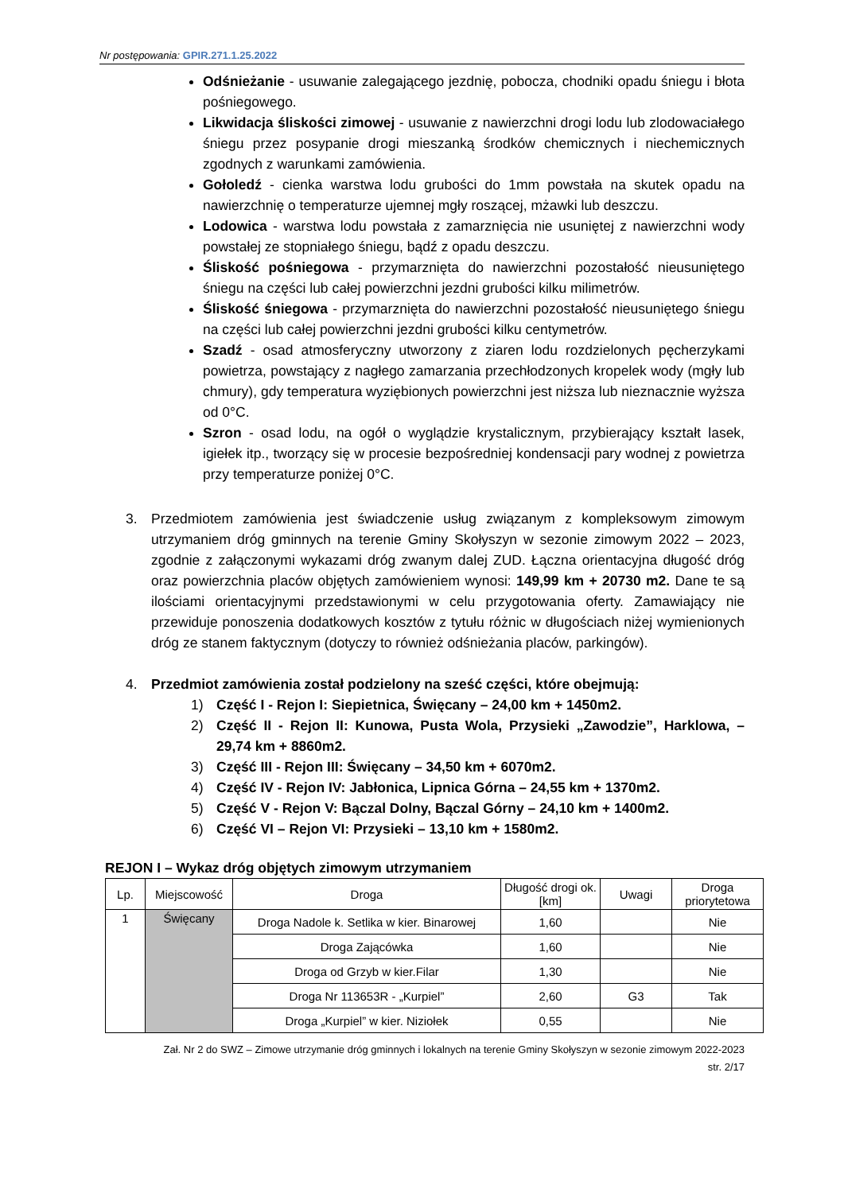Nr postępowania: GPIR.271.1.25.2022
Odśnieżanie - usuwanie zalegającego jezdnię, pobocza, chodniki opadu śniegu i błota pośniegowego.
Likwidacja śliskości zimowej - usuwanie z nawierzchni drogi lodu lub zlodowaciałego śniegu przez posypanie drogi mieszanką środków chemicznych i niechemicznych zgodnych z warunkami zamówienia.
Gołoledź - cienka warstwa lodu grubości do 1mm powstała na skutek opadu na nawierzchnię o temperaturze ujemnej mgły roszącej, mżawki lub deszczu.
Lodowica - warstwa lodu powstała z zamarznięcia nie usuniętej z nawierzchni wody powstałej ze stopniałego śniegu, bądź z opadu deszczu.
Śliskość pośniegowa - przymarznięta do nawierzchni pozostałość nieusuniętego śniegu na części lub całej powierzchni jezdni grubości kilku milimetrów.
Śliskość śniegowa - przymarznięta do nawierzchni pozostałość nieusuniętego śniegu na części lub całej powierzchni jezdni grubości kilku centymetrów.
Szadź - osad atmosferyczny utworzony z ziaren lodu rozdzielonych pęcherzykami powietrza, powstający z nagłego zamarzania przechłodzonych kropelek wody (mgły lub chmury), gdy temperatura wyziębionych powierzchni jest niższa lub nieznacznie wyższa od 0°C.
Szron - osad lodu, na ogół o wyglądzie krystalicznym, przybierający kształt lasek, igiełek itp., tworzący się w procesie bezpośredniej kondensacji pary wodnej z powietrza przy temperaturze poniżej 0°C.
3. Przedmiotem zamówienia jest świadczenie usług związanym z kompleksowym zimowym utrzymaniem dróg gminnych na terenie Gminy Skołyszyn w sezonie zimowym 2022 – 2023, zgodnie z załączonymi wykazami dróg zwanym dalej ZUD. Łączna orientacyjna długość dróg oraz powierzchnia placów objętych zamówieniem wynosi: 149,99 km + 20730 m2. Dane te są ilościami orientacyjnymi przedstawionymi w celu przygotowania oferty. Zamawiający nie przewiduje ponoszenia dodatkowych kosztów z tytułu różnic w długościach niżej wymienionych dróg ze stanem faktycznym (dotyczy to również odśnieżania placów, parkingów).
4. Przedmiot zamówienia został podzielony na sześć części, które obejmują:
1) Część I - Rejon I: Siepietnica, Święcany – 24,00 km + 1450m2.
2) Część II - Rejon II: Kunowa, Pusta Wola, Przysieki „Zawodzie”, Harklowa, – 29,74 km + 8860m2.
3) Część III - Rejon III: Święcany – 34,50 km + 6070m2.
4) Część IV - Rejon IV: Jabłonica, Lipnica Górna – 24,55 km + 1370m2.
5) Część V - Rejon V: Bączal Dolny, Bączal Górny – 24,10 km + 1400m2.
6) Część VI – Rejon VI: Przysieki – 13,10 km + 1580m2.
REJON I – Wykaz dróg objętych zimowym utrzymaniem
| Lp. | Miejscowość | Droga | Długość drogi ok. [km] | Uwagi | Droga priorytetowa |
| --- | --- | --- | --- | --- | --- |
| 1 | Święcany | Droga Nadole k. Setlika w kier. Binarowej | 1,60 | | Nie |
| | | Droga Zającówka | 1,60 | | Nie |
| | | Droga od Grzyb w kier.Filar | 1,30 | | Nie |
| | | Droga Nr 113653R - „Kurpiel” | 2,60 | G3 | Tak |
| | | Droga „Kurpiel” w kier. Niziołek | 0,55 | | Nie |
Zał. Nr 2 do SWZ – Zimowe utrzymanie dróg gminnych i lokalnych na terenie Gminy Skołyszyn w sezonie zimowym 2022-2023
str. 2/17